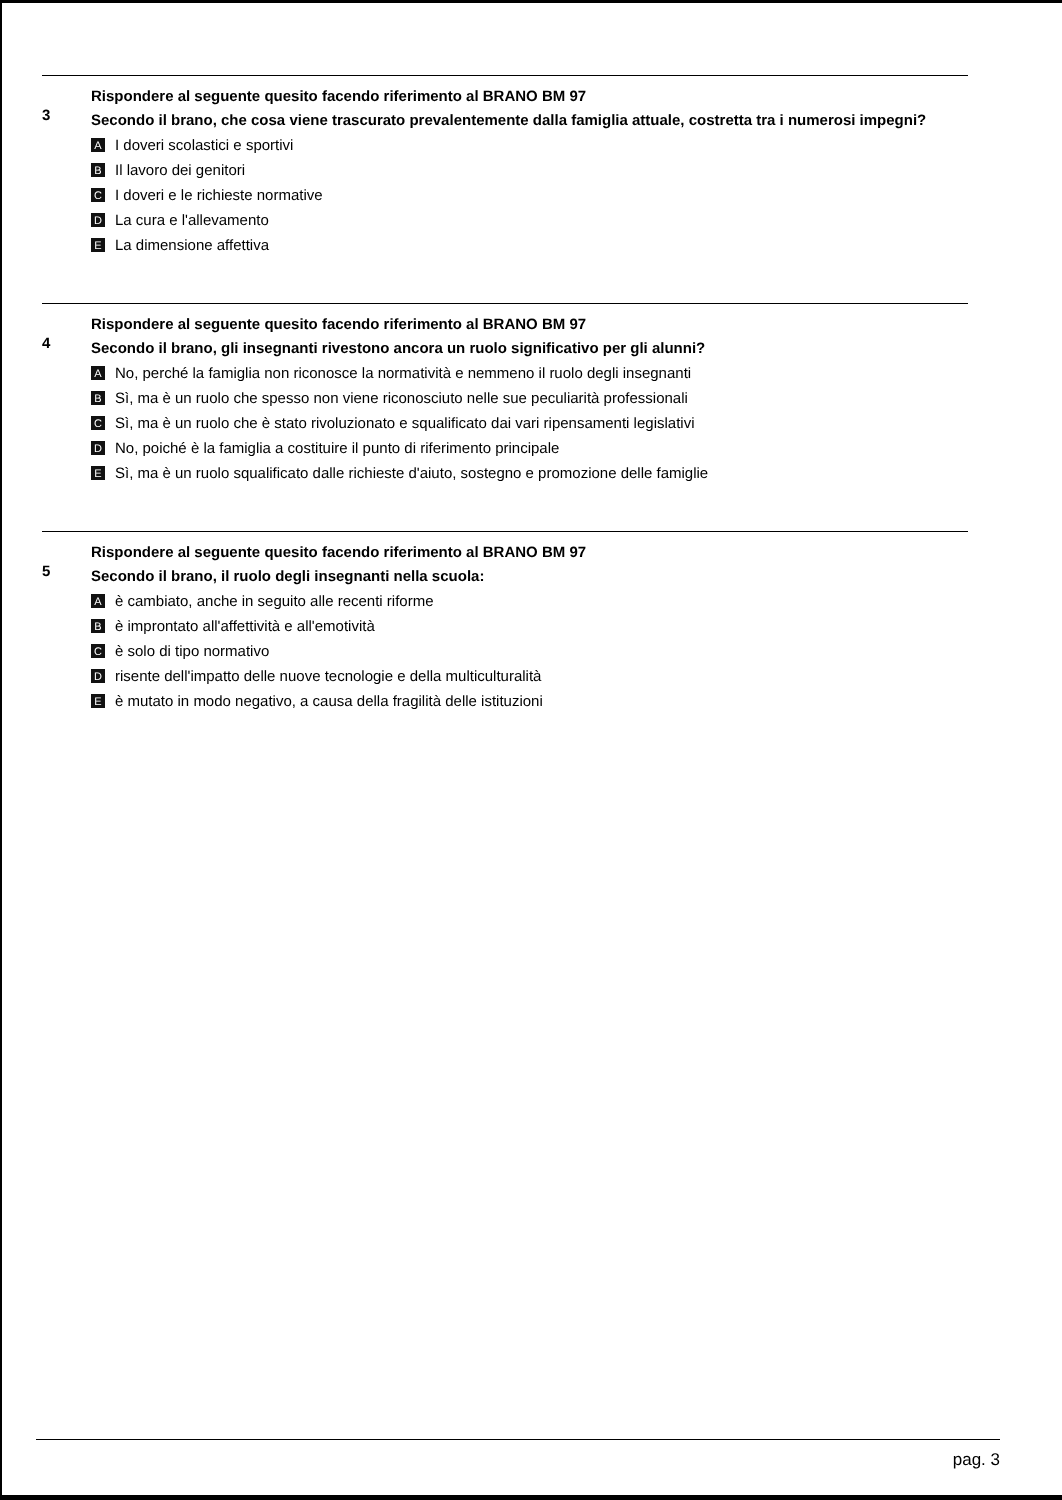3
Rispondere al seguente quesito facendo riferimento al BRANO BM 97
Secondo il brano, che cosa viene trascurato prevalentemente dalla famiglia attuale, costretta tra i numerosi impegni?
A I doveri scolastici e sportivi
B Il lavoro dei genitori
C I doveri e le richieste normative
D La cura e l'allevamento
E La dimensione affettiva
4
Rispondere al seguente quesito facendo riferimento al BRANO BM 97
Secondo il brano, gli insegnanti rivestono ancora un ruolo significativo per gli alunni?
A No, perché la famiglia non riconosce la normatività e nemmeno il ruolo degli insegnanti
B Sì, ma è un ruolo che spesso non viene riconosciuto nelle sue peculiarità professionali
C Sì, ma è un ruolo che è stato rivoluzionato e squalificato dai vari ripensamenti legislativi
D No, poiché è la famiglia a costituire il punto di riferimento principale
E Sì, ma è un ruolo squalificato dalle richieste d'aiuto, sostegno e promozione delle famiglie
5
Rispondere al seguente quesito facendo riferimento al BRANO BM 97
Secondo il brano, il ruolo degli insegnanti nella scuola:
Aè cambiato, anche in seguito alle recenti riforme
Bè improntato all'affettività e all'emotività
Cè solo di tipo normativo
Drisente dell'impatto delle nuove tecnologie e della multiculturalità
Eè mutato in modo negativo, a causa della fragilità delle istituzioni
pag. 3